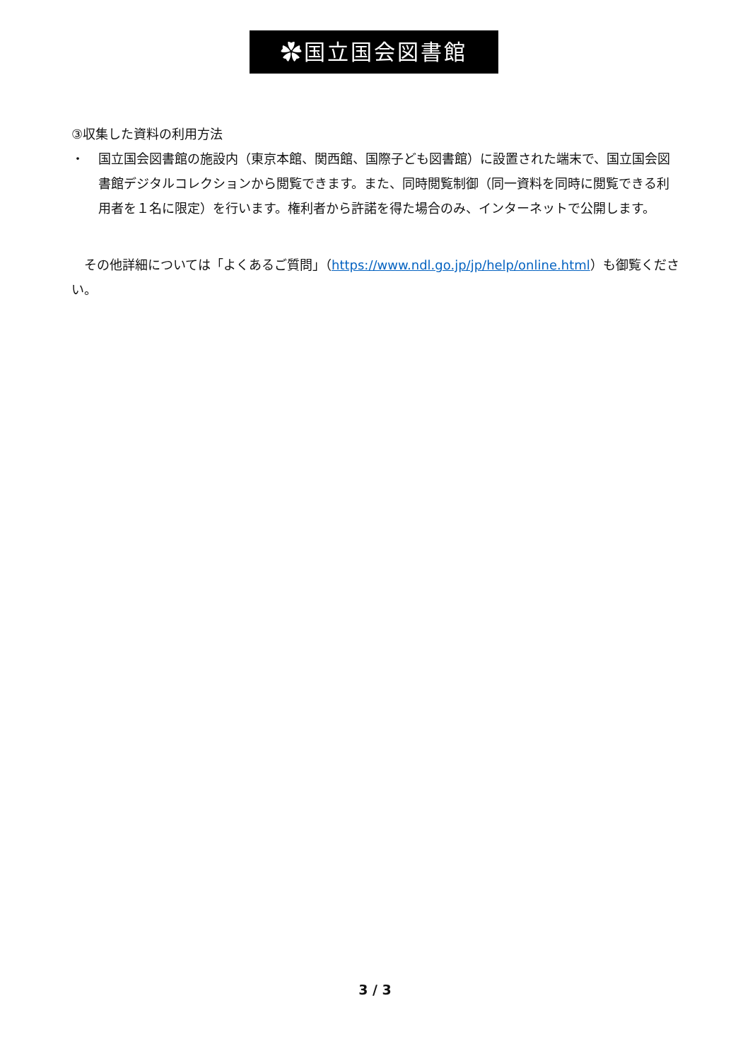✿国立国会図書館
③収集した資料の利用方法
・ 国立国会図書館の施設内（東京本館、関西館、国際子ども図書館）に設置された端末で、国立国会図書館デジタルコレクションから閲覧できます。また、同時閲覧制御（同一資料を同時に閲覧できる利用者を１名に限定）を行います。権利者から許諾を得た場合のみ、インターネットで公開します。
　その他詳細については「よくあるご質問」（https://www.ndl.go.jp/jp/help/online.html）も御覧ください。
3 / 3